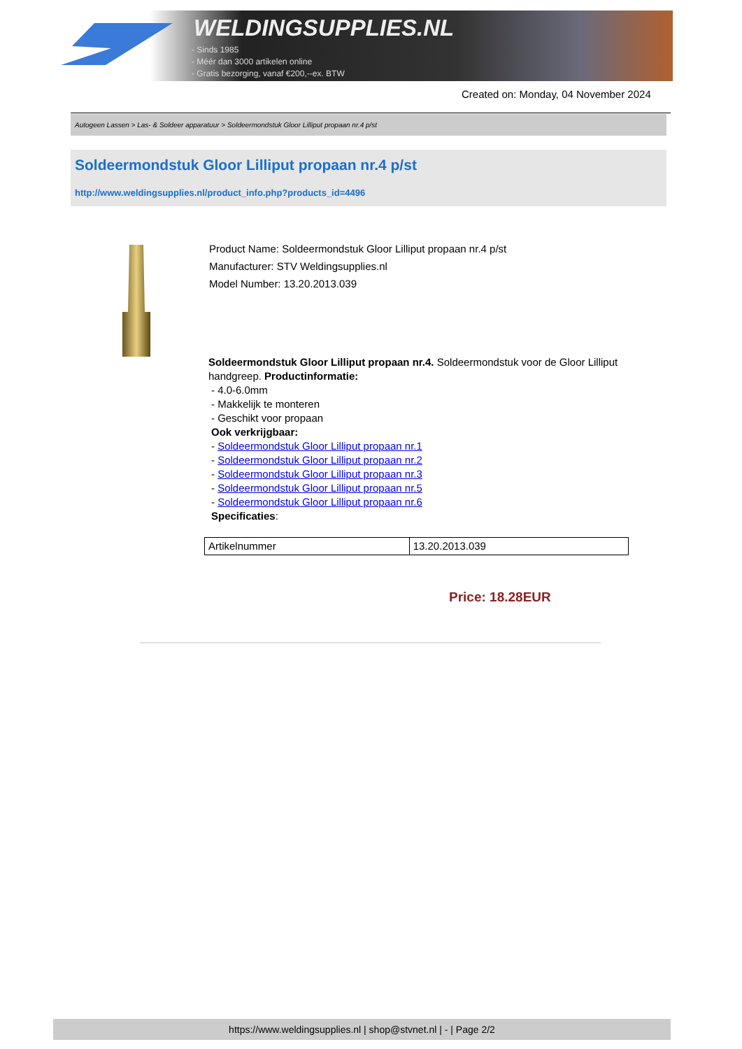WELDINGSUPPLIES.NL
- Sinds 1985
- Méér dan 3000 artikelen online
- Gratis bezorging, vanaf €200,--ex. BTW
Created on: Monday, 04 November 2024
Autogeen Lassen > Las- & Soldeer apparatuur > Soldeermondstuk Gloor Lilliput propaan nr.4 p/st
Soldeermondstuk Gloor Lilliput propaan nr.4 p/st
http://www.weldingsupplies.nl/product_info.php?products_id=4496
Product Name: Soldeermondstuk Gloor Lilliput propaan nr.4 p/st
Manufacturer: STV Weldingsupplies.nl
Model Number: 13.20.2013.039
Soldeermondstuk Gloor Lilliput propaan nr.4. Soldeermondstuk voor de Gloor Lilliput handgreep. Productinformatie:
- 4.0-6.0mm
- Makkelijk te monteren
- Geschikt voor propaan
Ook verkrijgbaar:
- Soldeermondstuk Gloor Lilliput propaan nr.1
- Soldeermondstuk Gloor Lilliput propaan nr.2
- Soldeermondstuk Gloor Lilliput propaan nr.3
- Soldeermondstuk Gloor Lilliput propaan nr.5
- Soldeermondstuk Gloor Lilliput propaan nr.6
Specificaties:
| Artikelnummer | 13.20.2013.039 |
Price: 18.28EUR
https://www.weldingsupplies.nl | shop@stvnet.nl | - | Page 2/2